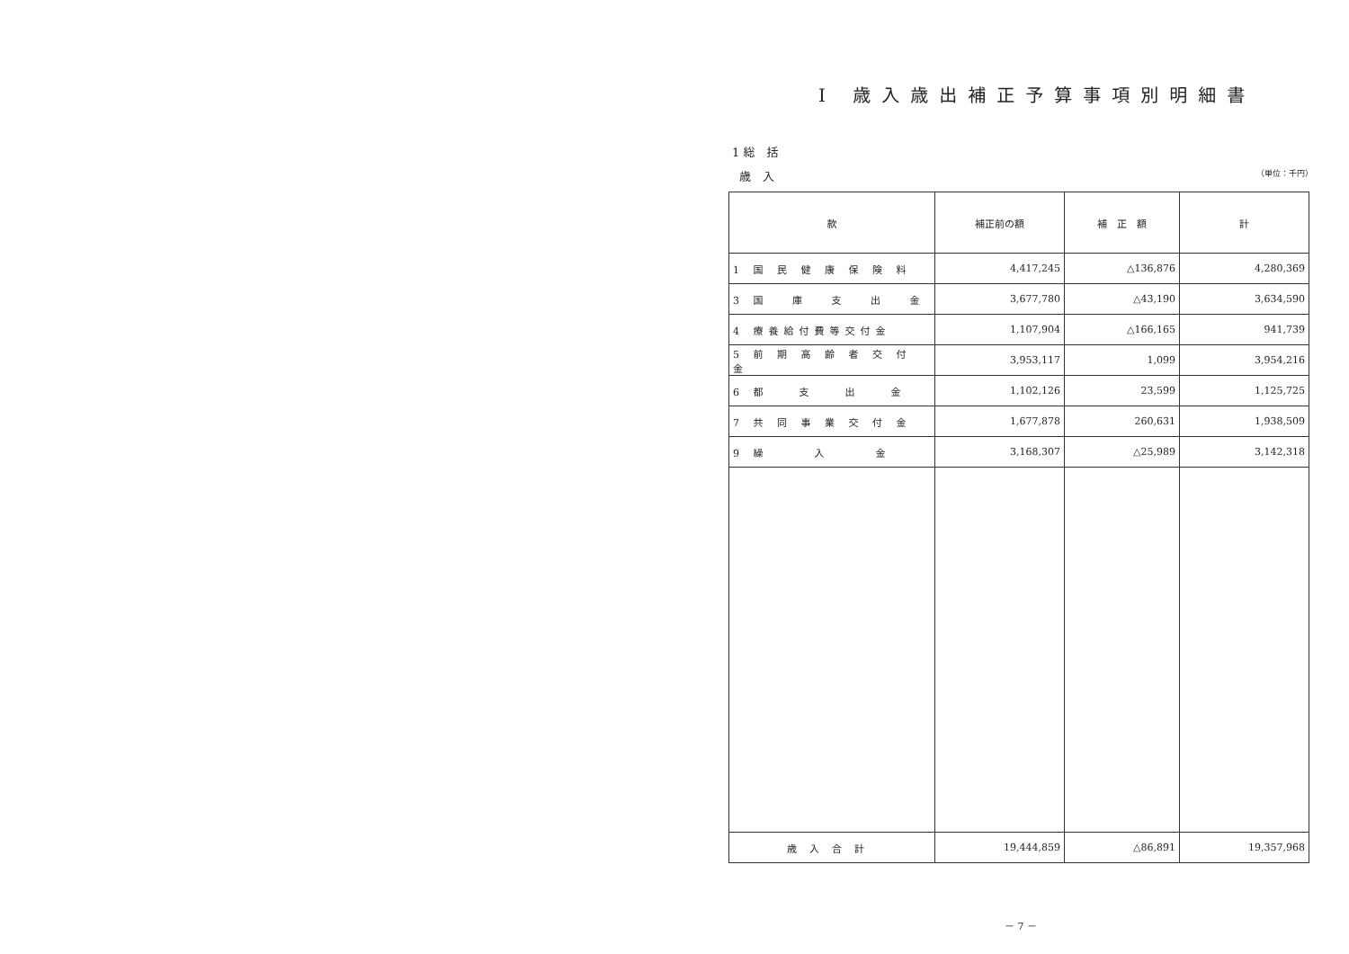Ⅰ 歳入歳出補正予算事項別明細書
1 総　括
歳　入 （単位：千円）
| 款 | 補正前の額 | 補 正 額 | 計 |
| --- | --- | --- | --- |
| 1 国 民 健 康 保 険 料 | 4,417,245 | △136,876 | 4,280,369 |
| 3 国 庫 支 出 金 | 3,677,780 | △43,190 | 3,634,590 |
| 4 療養給付費等交付金 | 1,107,904 | △166,165 | 941,739 |
| 5 前 期 高 齢 者 交 付 金 | 3,953,117 | 1,099 | 3,954,216 |
| 6 都 支 出 金 | 1,102,126 | 23,599 | 1,125,725 |
| 7 共 同 事 業 交 付 金 | 1,677,878 | 260,631 | 1,938,509 |
| 9 繰 入 金 | 3,168,307 | △25,989 | 3,142,318 |
| 歳入合計 | 19,444,859 | △86,891 | 19,357,968 |
－ 7 －